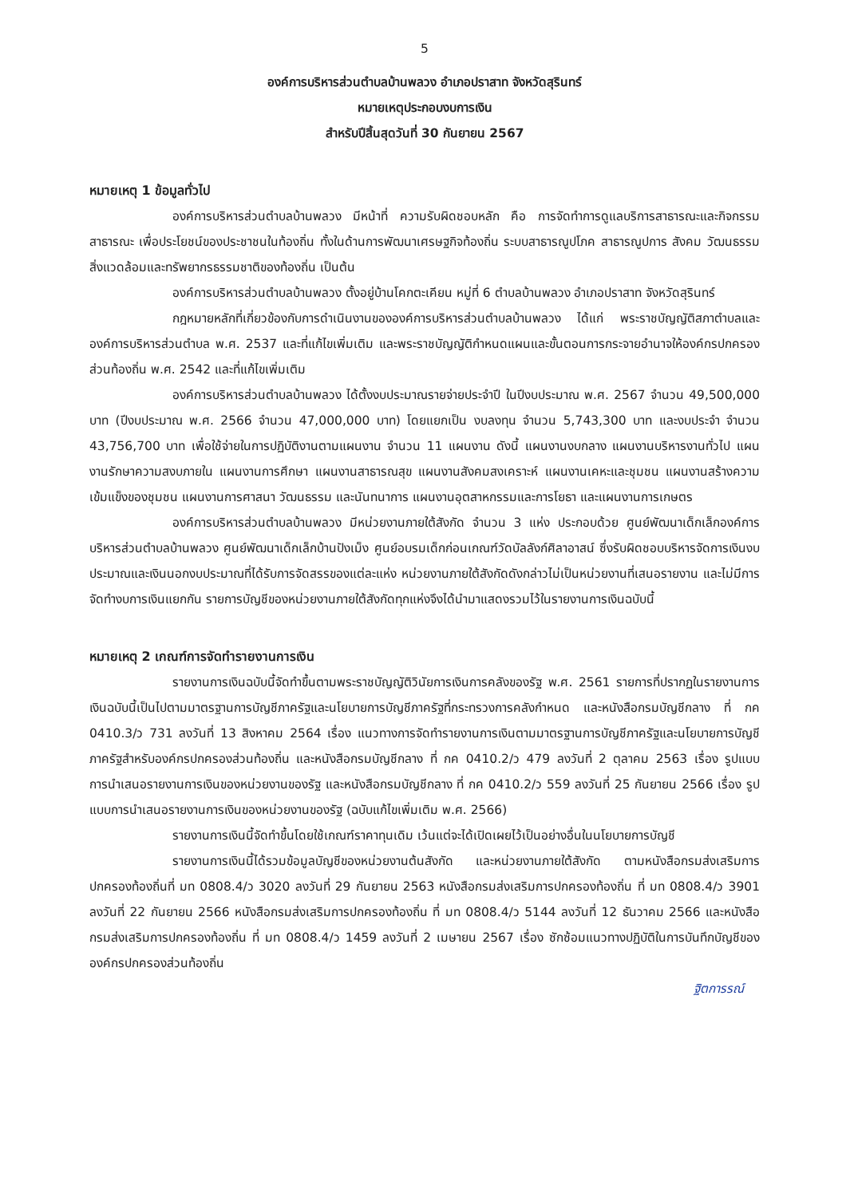5
องค์การบริหารส่วนตำบลบ้านพลวง อำเภอปราสาท จังหวัดสุรินทร์
หมายเหตุประกอบงบการเงิน
สำหรับปีสิ้นสุดวันที่ 30 กันยายน 2567
หมายเหตุ 1 ข้อมูลทั่วไป
องค์การบริหารส่วนตำบลบ้านพลวง มีหน้าที่ ความรับผิดชอบหลัก คือ การจัดทำการดูแลบริการสาธารณะและกิจกรรมสาธารณะ เพื่อประโยชน์ของประชาชนในท้องถิ่น ทั้งในด้านการพัฒนาเศรษฐกิจท้องถิ่น ระบบสาธารณูปโภค สาธารณูปการ สังคม วัฒนธรรม สิ่งแวดล้อมและทรัพยากรธรรมชาติของท้องถิ่น เป็นต้น
องค์การบริหารส่วนตำบลบ้านพลวง ตั้งอยู่บ้านโคกตะเคียน หมู่ที่ 6 ตำบลบ้านพลวง อำเภอปราสาท จังหวัดสุรินทร์
กฎหมายหลักที่เกี่ยวข้องกับการดำเนินงานขององค์การบริหารส่วนตำบลบ้านพลวง ได้แก่ พระราชบัญญัติสภาตำบลและองค์การบริหารส่วนตำบล พ.ศ. 2537 และที่แก้ไขเพิ่มเติม และพระราชบัญญัติกำหนดแผนและขั้นตอนการกระจายอำนาจให้องค์กรปกครองส่วนท้องถิ่น พ.ศ. 2542 และที่แก้ไขเพิ่มเติม
องค์การบริหารส่วนตำบลบ้านพลวง ได้ตั้งงบประมาณรายจ่ายประจำปี ในปีงบประมาณ พ.ศ. 2567 จำนวน 49,500,000 บาท (ปีงบประมาณ พ.ศ. 2566 จำนวน 47,000,000 บาท) โดยแยกเป็น งบลงทุน จำนวน 5,743,300 บาท และงบประจำ จำนวน 43,756,700 บาท เพื่อใช้จ่ายในการปฏิบัติงานตามแผนงาน จำนวน 11 แผนงาน ดังนี้ แผนงานงบกลาง แผนงานบริหารงานทั่วไป แผนงานรักษาความสงบภายใน แผนงานการศึกษา แผนงานสาธารณสุข แผนงานสังคมสงเคราะห์ แผนงานเคหะและชุมชน แผนงานสร้างความเข้มแข็งของชุมชน แผนงานการศาสนา วัฒนธรรม และนันทนาการ แผนงานอุตสาหกรรมและการโยธา และแผนงานการเกษตร
องค์การบริหารส่วนตำบลบ้านพลวง มีหน่วยงานภายใต้สังกัด จำนวน 3 แห่ง ประกอบด้วย ศูนย์พัฒนาเด็กเล็กองค์การบริหารส่วนตำบลบ้านพลวง ศูนย์พัฒนาเด็กเล็กบ้านปังเม็ง ศูนย์อบรมเด็กก่อนเกณฑ์วัดบัลลังก์ศิลาอาสน์ ซึ่งรับผิดชอบบริหารจัดการเงินงบประมาณและเงินนอกงบประมาณที่ได้รับการจัดสรรของแต่ละแห่ง หน่วยงานภายใต้สังกัดดังกล่าวไม่เป็นหน่วยงานที่เสนอรายงาน และไม่มีการจัดทำงบการเงินแยกกัน รายการบัญชีของหน่วยงานภายใต้สังกัดทุกแห่งจึงได้นำมาแสดงรวมไว้ในรายงานการเงินฉบับนี้
หมายเหตุ 2 เกณฑ์การจัดทำรายงานการเงิน
รายงานการเงินฉบับนี้จัดทำขึ้นตามพระราชบัญญัติวินัยการเงินการคลังของรัฐ พ.ศ. 2561 รายการที่ปรากฏในรายงานการเงินฉบับนี้เป็นไปตามมาตรฐานการบัญชีภาครัฐและนโยบายการบัญชีภาครัฐที่กระทรวงการคลังกำหนด และหนังสือกรมบัญชีกลาง ที่ กค 0410.3/ว 731 ลงวันที่ 13 สิงหาคม 2564 เรื่อง แนวทางการจัดทำรายงานการเงินตามมาตรฐานการบัญชีภาครัฐและนโยบายการบัญชีภาครัฐสำหรับองค์กรปกครองส่วนท้องถิ่น และหนังสือกรมบัญชีกลาง ที่ กค 0410.2/ว 479 ลงวันที่ 2 ตุลาคม 2563 เรื่อง รูปแบบการนำเสนอรายงานการเงินของหน่วยงานของรัฐ และหนังสือกรมบัญชีกลาง ที่ กค 0410.2/ว 559 ลงวันที่ 25 กันยายน 2566 เรื่อง รูปแบบการนำเสนอรายงานการเงินของหน่วยงานของรัฐ (ฉบับแก้ไขเพิ่มเติม พ.ศ. 2566)
รายงานการเงินนี้จัดทำขึ้นโดยใช้เกณฑ์ราคาทุนเดิม เว้นแต่จะได้เปิดเผยไว้เป็นอย่างอื่นในนโยบายการบัญชี
รายงานการเงินนี้ได้รวมข้อมูลบัญชีของหน่วยงานต้นสังกัด และหน่วยงานภายใต้สังกัด ตามหนังสือกรมส่งเสริมการปกครองท้องถิ่นที่ มท 0808.4/ว 3020 ลงวันที่ 29 กันยายน 2563 หนังสือกรมส่งเสริมการปกครองท้องถิ่น ที่ มท 0808.4/ว 3901 ลงวันที่ 22 กันยายน 2566 หนังสือกรมส่งเสริมการปกครองท้องถิ่น ที่ มท 0808.4/ว 5144 ลงวันที่ 12 ธันวาคม 2566 และหนังสือกรมส่งเสริมการปกครองท้องถิ่น ที่ มท 0808.4/ว 1459 ลงวันที่ 2 เมษายน 2567 เรื่อง ซักซ้อมแนวทางปฏิบัติในการบันทึกบัญชีขององค์กรปกครองส่วนท้องถิ่น
ฐิตการรณ์